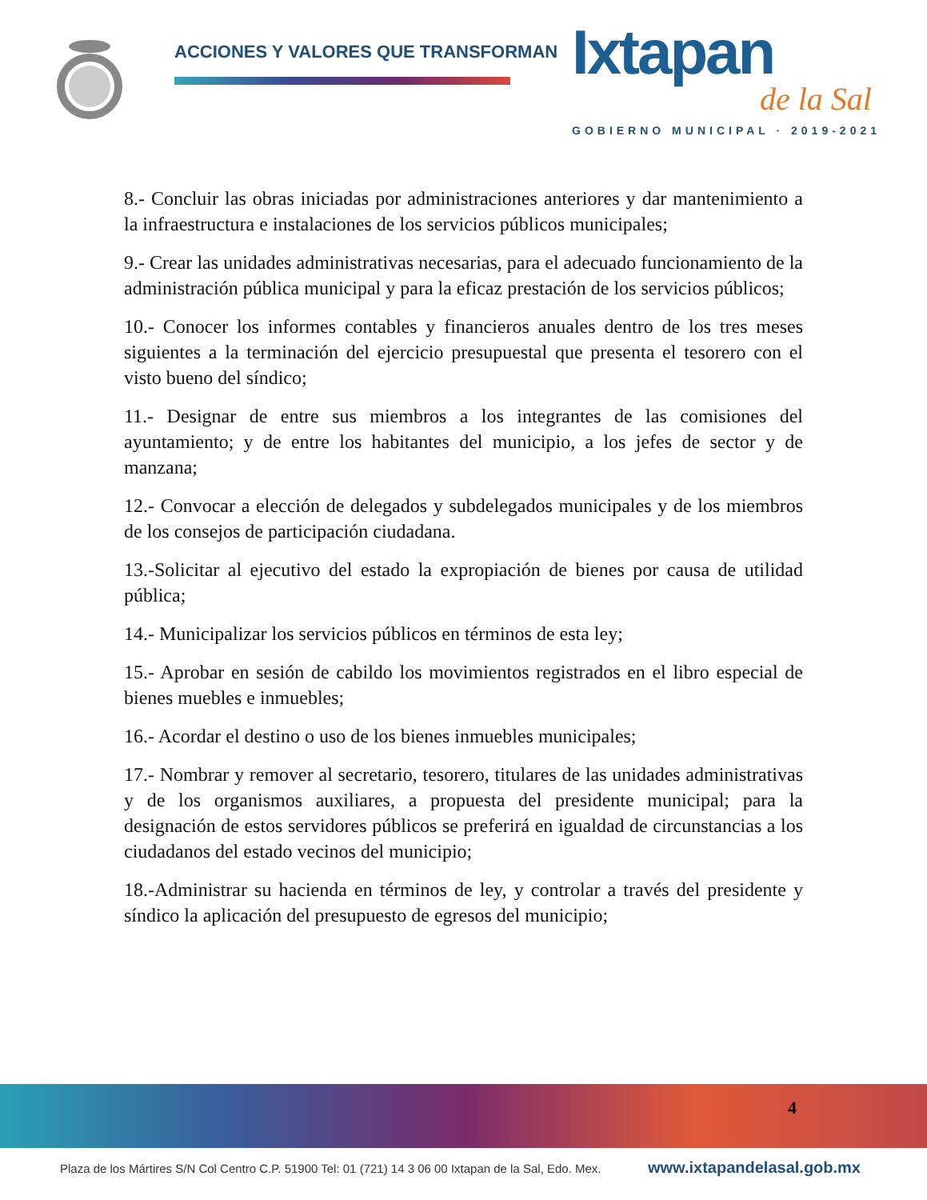ACCIONES Y VALORES QUE TRANSFORMAN
Ixtapan
de la Sal
GOBIERNO MUNICIPAL · 2019-2021
8.- Concluir las obras iniciadas por administraciones anteriores y dar mantenimiento a la infraestructura e instalaciones de los servicios públicos municipales;
9.- Crear las unidades administrativas necesarias, para el adecuado funcionamiento de la administración pública municipal y para la eficaz prestación de los servicios públicos;
10.- Conocer los informes contables y financieros anuales dentro de los tres meses siguientes a la terminación del ejercicio presupuestal que presenta el tesorero con el visto bueno del síndico;
11.- Designar de entre sus miembros a los integrantes de las comisiones del ayuntamiento; y de entre los habitantes del municipio, a los jefes de sector y de manzana;
12.- Convocar a elección de delegados y subdelegados municipales y de los miembros de los consejos de participación ciudadana.
13.-Solicitar al ejecutivo del estado la expropiación de bienes por causa de utilidad pública;
14.- Municipalizar los servicios públicos en términos de esta ley;
15.- Aprobar en sesión de cabildo los movimientos registrados en el libro especial de bienes muebles e inmuebles;
16.- Acordar el destino o uso de los bienes inmuebles municipales;
17.- Nombrar y remover al secretario, tesorero, titulares de las unidades administrativas y de los organismos auxiliares, a propuesta del presidente municipal; para la designación de estos servidores públicos se preferirá en igualdad de circunstancias a los ciudadanos del estado vecinos del municipio;
18.-Administrar su hacienda en términos de ley, y controlar a través del presidente y síndico la aplicación del presupuesto de egresos del municipio;
4
Plaza de los Mártires S/N Col Centro C.P. 51900 Tel: 01 (721) 14 3 06 00 Ixtapan de la Sal, Edo. Mex.
www.ixtapandelasal.gob.mx